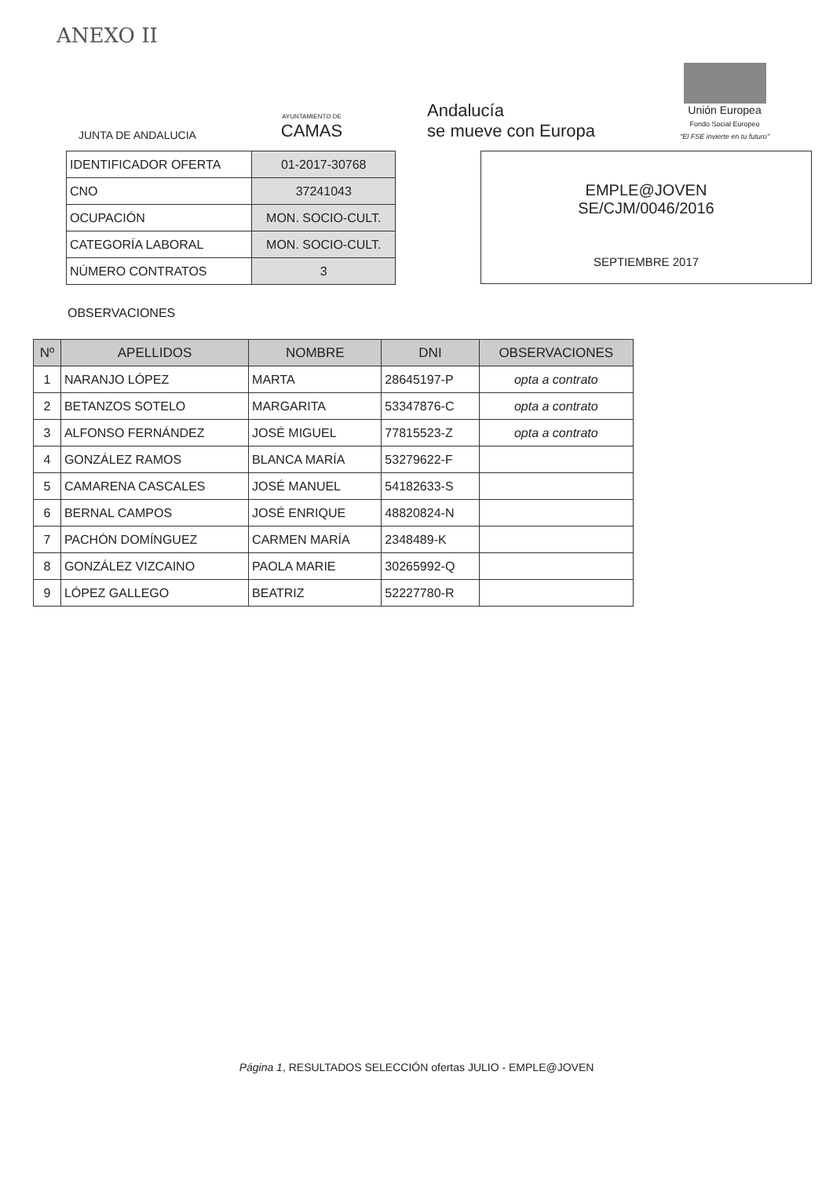ANEXO II
JUNTA DE ANDALUCIA
AYUNTAMIENTO DE
CAMAS
Andalucía
se mueve con Europa
Unión Europea
Fondo Social Europeo
"El FSE invierte en tu futuro"
| IDENTIFICADOR OFERTA | 01-2017-30768 |
| CNO | 37241043 |
| OCUPACIÓN | MON. SOCIO-CULT. |
| CATEGORÍA LABORAL | MON. SOCIO-CULT. |
| NÚMERO CONTRATOS | 3 |
EMPLE@JOVEN
SE/CJM/0046/2016
SEPTIEMBRE 2017
OBSERVACIONES
| Nº | APELLIDOS | NOMBRE | DNI | OBSERVACIONES |
| --- | --- | --- | --- | --- |
| 1 | NARANJO LÓPEZ | MARTA | 28645197-P | opta a contrato |
| 2 | BETANZOS SOTELO | MARGARITA | 53347876-C | opta a contrato |
| 3 | ALFONSO FERNÁNDEZ | JOSÉ MIGUEL | 77815523-Z | opta a contrato |
| 4 | GONZÁLEZ RAMOS | BLANCA MARÍA | 53279622-F | |
| 5 | CAMARENA CASCALES | JOSÉ MANUEL | 54182633-S | |
| 6 | BERNAL CAMPOS | JOSÉ ENRIQUE | 48820824-N | |
| 7 | PACHÓN DOMÍNGUEZ | CARMEN MARÍA | 2348489-K | |
| 8 | GONZÁLEZ VIZCAINO | PAOLA MARIE | 30265992-Q | |
| 9 | LÓPEZ GALLEGO | BEATRIZ | 52227780-R | |
Página 1, RESULTADOS SELECCIÓN ofertas JULIO - EMPLE@JOVEN